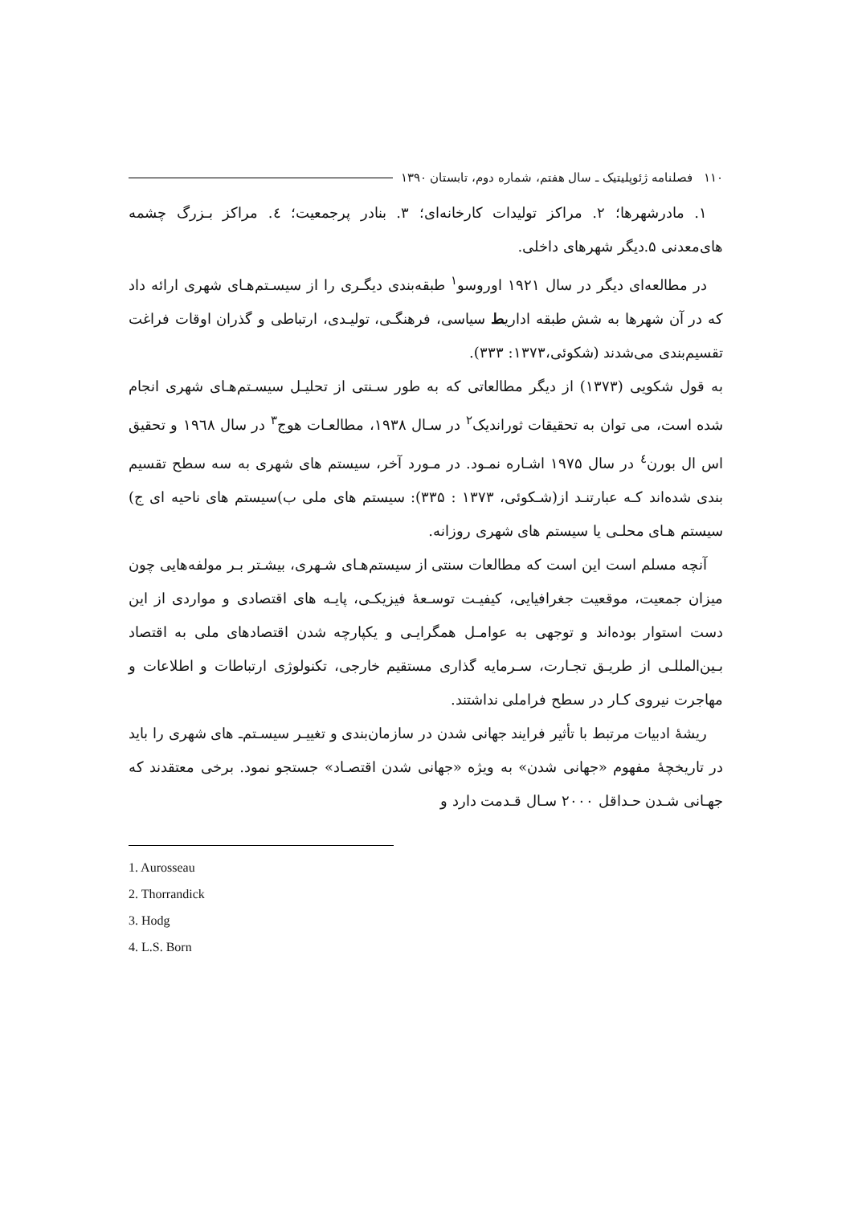۱۱۰ فصلنامه ژئوپلیتیک ـ سال هفتم، شماره دوم، تابستان ۱۳۹۰
۱. مادرشهرها؛ ۲. مراکز تولیدات کارخانه‌ای؛ ۳. بنادر پرجمعیت؛ ٤. مراکز بـزرگ چشمه های‌معدنی ۵.دیگر شهرهای داخلی.
در مطالعه‌ای دیگر در سال ۱۹۲۱ اوروسو<sup>۱</sup> طبقه‌بندی دیگـری را از سیسـتم‌هـای شهری ارائه داد که در آن شهرها به شش طبقه اداریط سیاسی، فرهنگـی، تولیـدی، ارتباطی و گذران اوقات فراغت تقسیم‌بندی می‌شدند (شکوئی،۱۳۷۳: ۳۳۳).
به قول شکویی (۱۳۷۳) از دیگر مطالعاتی که به طور سـنتی از تحلیـل سیسـتم‌هـای شهری انجام شده است، می توان به تحقیقات ثوراندیک<sup>۲</sup> در سـال ۱۹۳۸، مطالعـات هوج<sup>۳</sup> در سال ۱۹٦۸ و تحقیق اس ال بورن<sup>٤</sup> در سال ۱۹۷۵ اشـاره نمـود. در مـورد آخر، سیستم های شهری به سه سطح تقسیم بندی شده‌اند کـه عبارتنـد از(شـکوئی، ۱۳۷۳ : ۳۳۵): سیستم های ملی ب)سیستم های ناحیه ای ج) سیستم هـای محلـی یا سیستم های شهری روزانه.
آنچه مسلم است این است که مطالعات سنتی از سیستم‌هـای شـهری، بیشـتر بـر مولفه‌هایی چون میزان جمعیت، موقعیت جغرافیایی، کیفیـت توسـعهٔ فیزیکـی، پایـه های اقتصادی و مواردی از این دست استوار بوده‌اند و توجهی به عوامـل همگرایـی و یکپارچه شدن اقتصادهای ملی به اقتصاد بـین‌المللـی از طریـق تجـارت، سـرمایه گذاری مستقیم خارجی، تکنولوژی ارتباطات و اطلاعات و مهاجرت نیروی کـار در سطح فراملی نداشتند.
ریشهٔ ادبیات مرتبط با تأثیر فرایند جهانی شدن در سازمان‌بندی و تغییـر سیسـتم‌ـ های شهری را باید در تاریخچهٔ مفهوم «جهانی شدن» به ویژه «جهانی شدن اقتصـاد» جستجو نمود. برخی معتقدند که جهـانی شـدن حـداقل ۲۰۰۰ سـال قـدمت دارد و
1. Aurosseau
2. Thorrandick
3. Hodg
4. L.S. Born